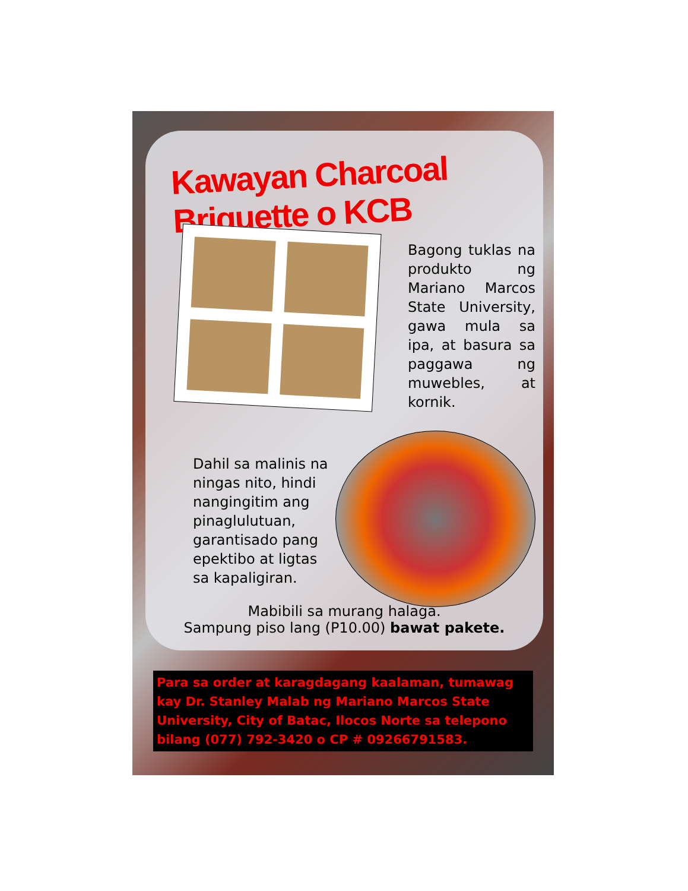Kawayan Charcoal Briquette o KCB
Bagong tuklas na produkto ng Mariano Marcos State University, gawa mula sa ipa, at basura sa paggawa ng muwebles, at kornik.
Dahil sa malinis na ningas nito, hindi nangingitim ang pinaglulutuan, garantisado pang epektibo at ligtas sa kapaligiran.
Mabibili sa murang halaga.
Sampung piso lang (P10.00) bawat pakete.
Para sa order at karagdagang kaalaman, tumawag kay Dr. Stanley Malab ng Mariano Marcos State University, City of Batac, Ilocos Norte sa telepono bilang (077) 792-3420 o CP # 09266791583.